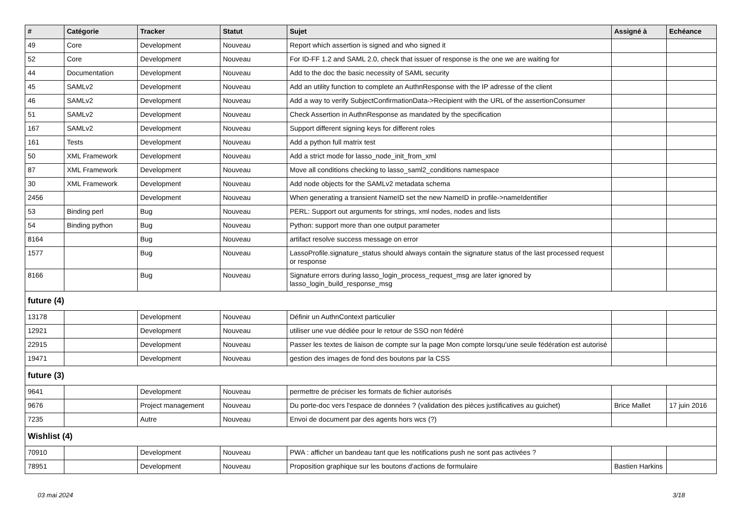| # | Catégorie | Tracker | Statut | Sujet | Assigné à | Echéance |
| --- | --- | --- | --- | --- | --- | --- |
| 49 | Core | Development | Nouveau | Report which assertion is signed and who signed it | | |
| 52 | Core | Development | Nouveau | For ID-FF 1.2 and SAML 2.0, check that issuer of response is the one we are waiting for | | |
| 44 | Documentation | Development | Nouveau | Add to the doc the basic necessity of SAML security | | |
| 45 | SAMLv2 | Development | Nouveau | Add an utility function to complete an AuthnResponse with the IP adresse of the client | | |
| 46 | SAMLv2 | Development | Nouveau | Add a way to verify SubjectConfirmationData->Recipient with the URL of the assertionConsumer | | |
| 51 | SAMLv2 | Development | Nouveau | Check Assertion in AuthnResponse as mandated by the specification | | |
| 167 | SAMLv2 | Development | Nouveau | Support different signing keys for different roles | | |
| 161 | Tests | Development | Nouveau | Add a python full matrix test | | |
| 50 | XML Framework | Development | Nouveau | Add a strict mode for lasso_node_init_from_xml | | |
| 87 | XML Framework | Development | Nouveau | Move all conditions checking to lasso_saml2_conditions namespace | | |
| 30 | XML Framework | Development | Nouveau | Add node objects for the SAMLv2 metadata schema | | |
| 2456 | | Development | Nouveau | When generating a transient NameID set the new NameID in profile->nameIdentifier | | |
| 53 | Binding perl | Bug | Nouveau | PERL: Support out arguments for strings, xml nodes, nodes and lists | | |
| 54 | Binding python | Bug | Nouveau | Python: support more than one output parameter | | |
| 8164 | | Bug | Nouveau | artifact resolve success message on error | | |
| 1577 | | Bug | Nouveau | LassoProfile.signature_status should always contain the signature status of the last processed request or response | | |
| 8166 | | Bug | Nouveau | Signature errors during lasso_login_process_request_msg are later ignored by lasso_login_build_response_msg | | |
| future (4) | | | | | | |
| 13178 | | Development | Nouveau | Définir un AuthnContext particulier | | |
| 12921 | | Development | Nouveau | utiliser une vue dédiée pour le retour de SSO non fédéré | | |
| 22915 | | Development | Nouveau | Passer les textes de liaison de compte sur la page Mon compte lorsqu'une seule fédération est autorisé | | |
| 19471 | | Development | Nouveau | gestion des images de fond des boutons par la CSS | | |
| future (3) | | | | | | |
| 9641 | | Development | Nouveau | permettre de préciser les formats de fichier autorisés | | |
| 9676 | | Project management | Nouveau | Du porte-doc vers l'espace de données ? (validation des pièces justificatives au guichet) | Brice Mallet | 17 juin 2016 |
| 7235 | | Autre | Nouveau | Envoi de document par des agents hors wcs (?) | | |
| Wishlist (4) | | | | | | |
| 70910 | | Development | Nouveau | PWA : afficher un bandeau tant que les notifications push ne sont pas activées ? | | |
| 78951 | | Development | Nouveau | Proposition graphique sur les boutons d'actions de formulaire | Bastien Harkins | |
03 mai 2024 3/18